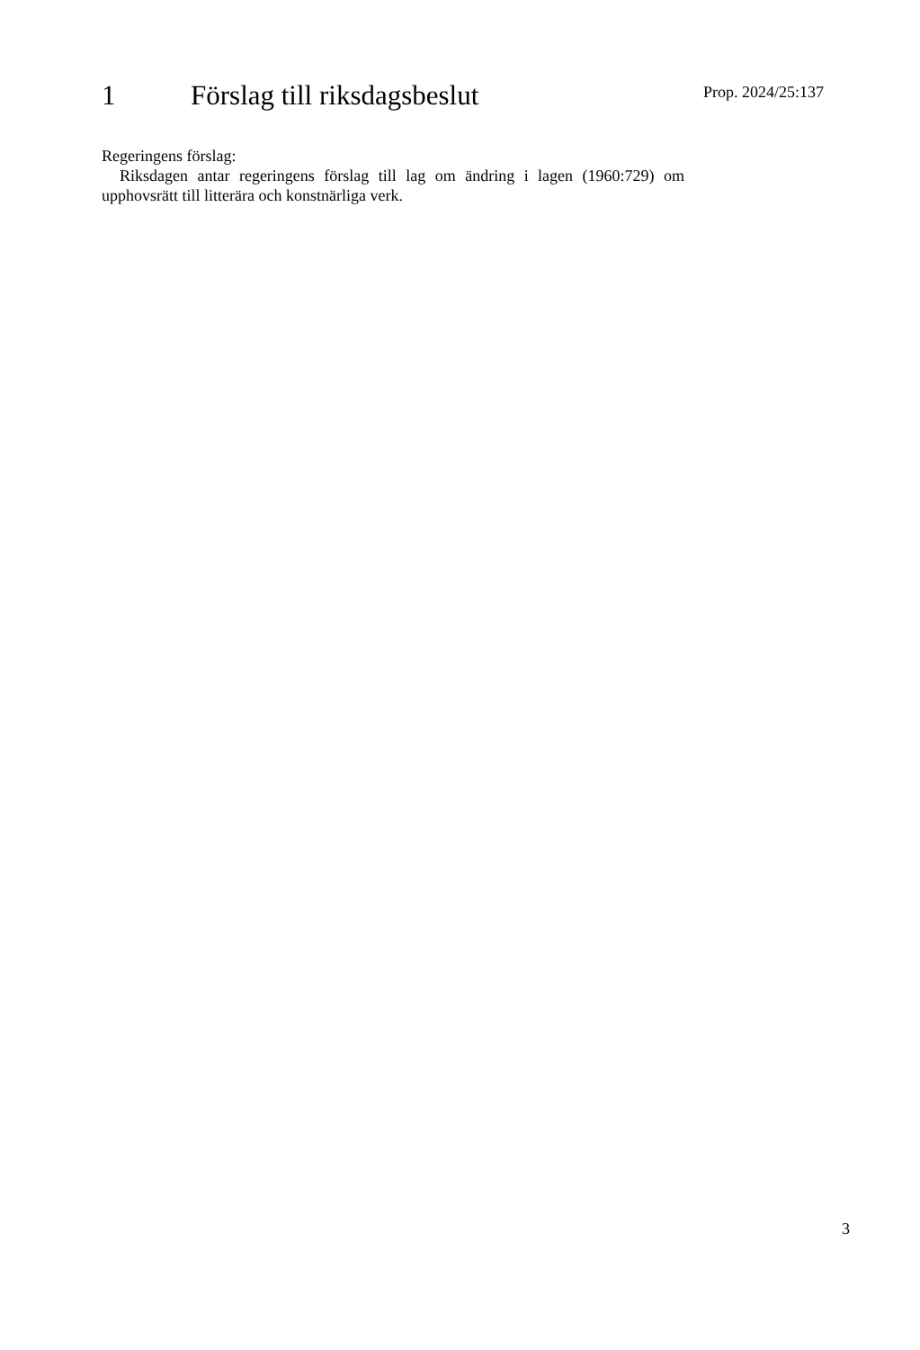1 Förslag till riksdagsbeslut
Prop. 2024/25:137
Regeringens förslag:
Riksdagen antar regeringens förslag till lag om ändring i lagen (1960:729) om upphovsrätt till litterära och konstnärliga verk.
3